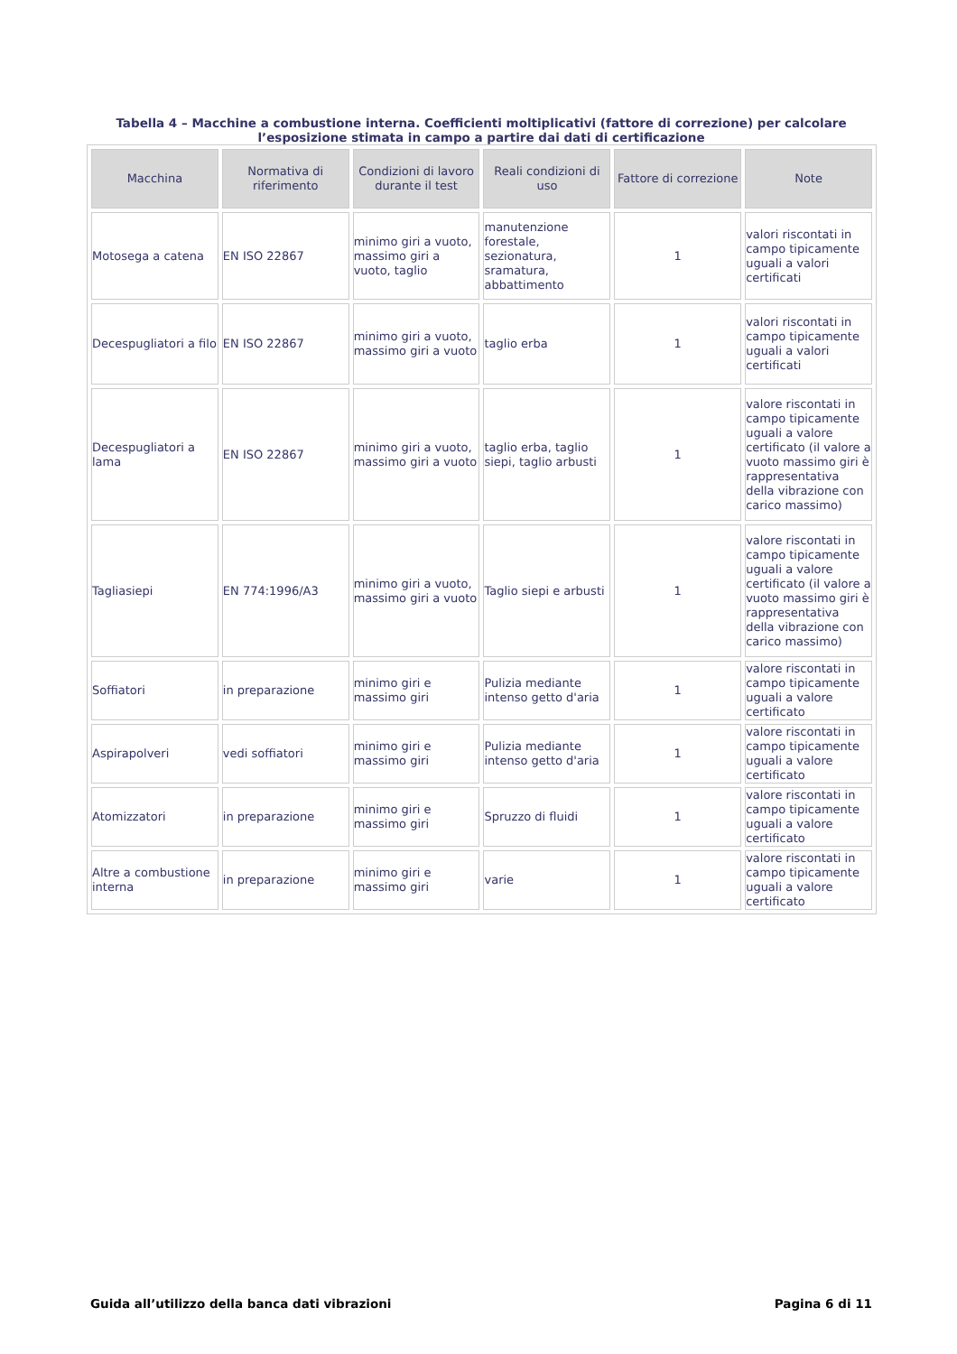Tabella 4 – Macchine a combustione interna. Coefficienti moltiplicativi (fattore di correzione) per calcolare l’esposizione stimata in campo a partire dai dati di certificazione
| Macchina | Normativa di riferimento | Condizioni di lavoro durante il test | Reali condizioni di uso | Fattore di correzione | Note |
| --- | --- | --- | --- | --- | --- |
| Motosega a catena | EN ISO 22867 | minimo giri a vuoto, massimo giri a vuoto, taglio | manutenzione forestale, sezionatura, sramatura, abbattimento | 1 | valori riscontati in campo tipicamente uguali a valori certificati |
| Decespugliatori a filo | EN ISO 22867 | minimo giri a vuoto, massimo giri a vuoto | taglio erba | 1 | valori riscontati in campo tipicamente uguali a valori certificati |
| Decespugliatori a lama | EN ISO 22867 | minimo giri a vuoto, massimo giri a vuoto | taglio erba, taglio siepi, taglio arbusti | 1 | valore riscontati in campo tipicamente uguali a valore certificato (il valore a vuoto massimo giri è rappresentativa della vibrazione con carico massimo) |
| Tagliasiepi | EN 774:1996/A3 | minimo giri a vuoto, massimo giri a vuoto | Taglio siepi e arbusti | 1 | valore riscontati in campo tipicamente uguali a valore certificato (il valore a vuoto massimo giri è rappresentativa della vibrazione con carico massimo) |
| Soffiatori | in preparazione | minimo giri e massimo giri | Pulizia mediante intenso getto d'aria | 1 | valore riscontati in campo tipicamente uguali a valore certificato |
| Aspirapolveri | vedi soffiatori | minimo giri e massimo giri | Pulizia mediante intenso getto d'aria | 1 | valore riscontati in campo tipicamente uguali a valore certificato |
| Atomizzatori | in preparazione | minimo giri e massimo giri | Spruzzo di fluidi | 1 | valore riscontati in campo tipicamente uguali a valore certificato |
| Altre a combustione interna | in preparazione | minimo giri e massimo giri | varie | 1 | valore riscontati in campo tipicamente uguali a valore certificato |
Guida all’utilizzo della banca dati vibrazioni Pagina 6 di 11